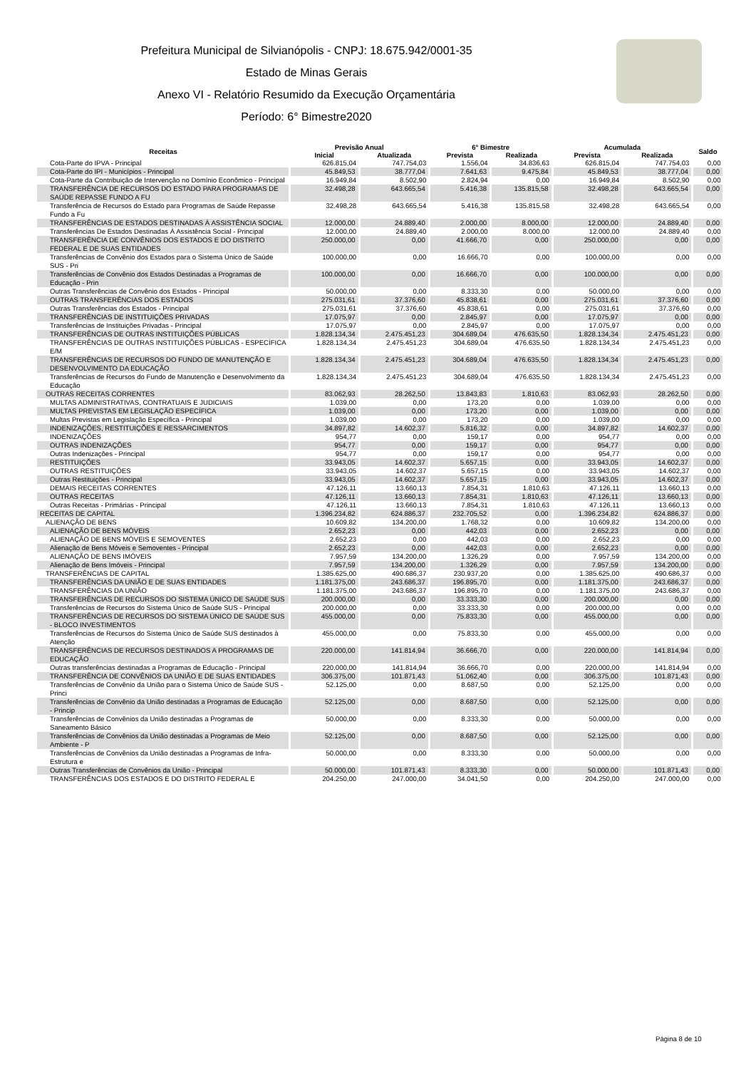Prefeitura Municipal de Silvianópolis - CNPJ: 18.675.942/0001-35
Estado de Minas Gerais
Anexo VI - Relatório Resumido da Execução Orçamentária
Período: 6° Bimestre2020
| Receitas | Previsão Anual | | 6° Bimestre | | Acumulada | | Saldo |
| --- | --- | --- | --- | --- | --- | --- | --- |
| | Inicial | Atualizada | Prevista | Realizada | Prevista | Realizada | |
| Cota-Parte do IPVA - Principal | 626.815,04 | 747.754,03 | 1.556,04 | 34.836,63 | 626.815,04 | 747.754,03 | 0,00 |
| Cota-Parte do IPI - Municípios - Principal | 45.849,53 | 38.777,04 | 7.641,63 | 9.475,84 | 45.849,53 | 38.777,04 | 0,00 |
| Cota-Parte da Contribuição de Intervenção no Domínio Econômico - Principal | 16.949,84 | 8.502,90 | 2.824,94 | 0,00 | 16.949,84 | 8.502,90 | 0,00 |
| TRANSFERÊNCIA DE RECURSOS DO ESTADO PARA PROGRAMAS DE SAÚDE REPASSE FUNDO A FU | 32.498,28 | 643.665,54 | 5.416,38 | 135.815,58 | 32.498,28 | 643.665,54 | 0,00 |
| Transferência de Recursos do Estado para Programas de Saúde Repasse Fundo a Fu | 32.498,28 | 643.665,54 | 5.416,38 | 135.815,58 | 32.498,28 | 643.665,54 | 0,00 |
| TRANSFERÊNCIAS DE ESTADOS DESTINADAS À ASSISTÊNCIA SOCIAL | 12.000,00 | 24.889,40 | 2.000,00 | 8.000,00 | 12.000,00 | 24.889,40 | 0,00 |
| Transferências De Estados Destinadas À Assistência Social - Principal | 12.000,00 | 24.889,40 | 2.000,00 | 8.000,00 | 12.000,00 | 24.889,40 | 0,00 |
| TRANSFERÊNCIA DE CONVÊNIOS DOS ESTADOS E DO DISTRITO FEDERAL E DE SUAS ENTIDADES | 250.000,00 | 0,00 | 41.666,70 | 0,00 | 250.000,00 | 0,00 | 0,00 |
| Transferências de Convênio dos Estados para o Sistema Único de Saúde SUS - Pri | 100.000,00 | 0,00 | 16.666,70 | 0,00 | 100.000,00 | 0,00 | 0,00 |
| Transferências de Convênio dos Estados Destinadas a Programas de Educação - Prin | 100.000,00 | 0,00 | 16.666,70 | 0,00 | 100.000,00 | 0,00 | 0,00 |
| Outras Transferências de Convênio dos Estados - Principal | 50.000,00 | 0,00 | 8.333,30 | 0,00 | 50.000,00 | 0,00 | 0,00 |
| OUTRAS TRANSFERÊNCIAS DOS ESTADOS | 275.031,61 | 37.376,60 | 45.838,61 | 0,00 | 275.031,61 | 37.376,60 | 0,00 |
| Outras Transferências dos Estados - Principal | 275.031,61 | 37.376,60 | 45.838,61 | 0,00 | 275.031,61 | 37.376,60 | 0,00 |
| TRANSFERÊNCIAS DE INSTITUIÇÕES PRIVADAS | 17.075,97 | 0,00 | 2.845,97 | 0,00 | 17.075,97 | 0,00 | 0,00 |
| Transferências de Instituições Privadas - Principal | 17.075,97 | 0,00 | 2.845,97 | 0,00 | 17.075,97 | 0,00 | 0,00 |
| TRANSFERÊNCIAS DE OUTRAS INSTITUIÇÕES PÚBLICAS | 1.828.134,34 | 2.475.451,23 | 304.689,04 | 476.635,50 | 1.828.134,34 | 2.475.451,23 | 0,00 |
| TRANSFERÊNCIAS DE OUTRAS INSTITUIÇÕES PÚBLICAS - ESPECÍFICA E/M | 1.828.134,34 | 2.475.451,23 | 304.689,04 | 476.635,50 | 1.828.134,34 | 2.475.451,23 | 0,00 |
| TRANSFERÊNCIAS DE RECURSOS DO FUNDO DE MANUTENÇÃO E DESENVOLVIMENTO DA EDUCAÇÃO | 1.828.134,34 | 2.475.451,23 | 304.689,04 | 476.635,50 | 1.828.134,34 | 2.475.451,23 | 0,00 |
| Transferências de Recursos do Fundo de Manutenção e Desenvolvimento da Educação | 1.828.134,34 | 2.475.451,23 | 304.689,04 | 476.635,50 | 1.828.134,34 | 2.475.451,23 | 0,00 |
| OUTRAS RECEITAS CORRENTES | 83.062,93 | 28.262,50 | 13.843,83 | 1.810,63 | 83.062,93 | 28.262,50 | 0,00 |
| MULTAS ADMINISTRATIVAS, CONTRATUAIS E JUDICIAIS | 1.039,00 | 0,00 | 173,20 | 0,00 | 1.039,00 | 0,00 | 0,00 |
| MULTAS PREVISTAS EM LEGISLAÇÃO ESPECÍFICA | 1.039,00 | 0,00 | 173,20 | 0,00 | 1.039,00 | 0,00 | 0,00 |
| Multas Previstas em Legislação Específica - Principal | 1.039,00 | 0,00 | 173,20 | 0,00 | 1.039,00 | 0,00 | 0,00 |
| INDENIZAÇÕES, RESTITUIÇÕES E RESSARCIMENTOS | 34.897,82 | 14.602,37 | 5.816,32 | 0,00 | 34.897,82 | 14.602,37 | 0,00 |
| INDENIZAÇÕES | 954,77 | 0,00 | 159,17 | 0,00 | 954,77 | 0,00 | 0,00 |
| OUTRAS INDENIZAÇÕES | 954,77 | 0,00 | 159,17 | 0,00 | 954,77 | 0,00 | 0,00 |
| Outras Indenizações - Principal | 954,77 | 0,00 | 159,17 | 0,00 | 954,77 | 0,00 | 0,00 |
| RESTITUIÇÕES | 33.943,05 | 14.602,37 | 5.657,15 | 0,00 | 33.943,05 | 14.602,37 | 0,00 |
| OUTRAS RESTITUIÇÕES | 33.943,05 | 14.602,37 | 5.657,15 | 0,00 | 33.943,05 | 14.602,37 | 0,00 |
| Outras Restituições - Principal | 33.943,05 | 14.602,37 | 5.657,15 | 0,00 | 33.943,05 | 14.602,37 | 0,00 |
| DEMAIS RECEITAS CORRENTES | 47.126,11 | 13.660,13 | 7.854,31 | 1.810,63 | 47.126,11 | 13.660,13 | 0,00 |
| OUTRAS RECEITAS | 47.126,11 | 13.660,13 | 7.854,31 | 1.810,63 | 47.126,11 | 13.660,13 | 0,00 |
| Outras Receitas - Primárias - Principal | 47.126,11 | 13.660,13 | 7.854,31 | 1.810,63 | 47.126,11 | 13.660,13 | 0,00 |
| RECEITAS DE CAPITAL | 1.396.234,82 | 624.886,37 | 232.705,52 | 0,00 | 1.396.234,82 | 624.886,37 | 0,00 |
| ALIENAÇÃO DE BENS | 10.609,82 | 134.200,00 | 1.768,32 | 0,00 | 10.609,82 | 134.200,00 | 0,00 |
| ALIENAÇÃO DE BENS MÓVEIS | 2.652,23 | 0,00 | 442,03 | 0,00 | 2.652,23 | 0,00 | 0,00 |
| ALIENAÇÃO DE BENS MÓVEIS E SEMOVENTES | 2.652,23 | 0,00 | 442,03 | 0,00 | 2.652,23 | 0,00 | 0,00 |
| Alienação de Bens Móveis e Semoventes - Principal | 2.652,23 | 0,00 | 442,03 | 0,00 | 2.652,23 | 0,00 | 0,00 |
| ALIENAÇÃO DE BENS IMÓVEIS | 7.957,59 | 134.200,00 | 1.326,29 | 0,00 | 7.957,59 | 134.200,00 | 0,00 |
| Alienação de Bens Imóveis - Principal | 7.957,59 | 134.200,00 | 1.326,29 | 0,00 | 7.957,59 | 134.200,00 | 0,00 |
| TRANSFERÊNCIAS DE CAPITAL | 1.385.625,00 | 490.686,37 | 230.937,20 | 0,00 | 1.385.625,00 | 490.686,37 | 0,00 |
| TRANSFERÊNCIAS DA UNIÃO E DE SUAS ENTIDADES | 1.181.375,00 | 243.686,37 | 196.895,70 | 0,00 | 1.181.375,00 | 243.686,37 | 0,00 |
| TRANSFERÊNCIAS DA UNIÃO | 1.181.375,00 | 243.686,37 | 196.895,70 | 0,00 | 1.181.375,00 | 243.686,37 | 0,00 |
| TRANSFERÊNCIAS DE RECURSOS DO SISTEMA ÚNICO DE SAÚDE SUS | 200.000,00 | 0,00 | 33.333,30 | 0,00 | 200.000,00 | 0,00 | 0,00 |
| Transferências de Recursos do Sistema Único de Saúde SUS - Principal | 200.000,00 | 0,00 | 33.333,30 | 0,00 | 200.000,00 | 0,00 | 0,00 |
| TRANSFERÊNCIAS DE RECURSOS DO SISTEMA ÚNICO DE SAÚDE SUS - BLOCO INVESTIMENTOS | 455.000,00 | 0,00 | 75.833,30 | 0,00 | 455.000,00 | 0,00 | 0,00 |
| Transferências de Recursos do Sistema Único de Saúde SUS destinados à Atenção | 455.000,00 | 0,00 | 75.833,30 | 0,00 | 455.000,00 | 0,00 | 0,00 |
| TRANSFERÊNCIAS DE RECURSOS DESTINADOS A PROGRAMAS DE EDUCAÇÃO | 220.000,00 | 141.814,94 | 36.666,70 | 0,00 | 220.000,00 | 141.814,94 | 0,00 |
| Outras transferências destinadas a Programas de Educação - Principal | 220.000,00 | 141.814,94 | 36.666,70 | 0,00 | 220.000,00 | 141.814,94 | 0,00 |
| TRANSFERÊNCIA DE CONVÊNIOS DA UNIÃO E DE SUAS ENTIDADES | 306.375,00 | 101.871,43 | 51.062,40 | 0,00 | 306.375,00 | 101.871,43 | 0,00 |
| Transferências de Convênio da União para o Sistema Único de Saúde SUS - Princi | 52.125,00 | 0,00 | 8.687,50 | 0,00 | 52.125,00 | 0,00 | 0,00 |
| Transferências de Convênio da União destinadas a Programas de Educação - Princip | 52.125,00 | 0,00 | 8.687,50 | 0,00 | 52.125,00 | 0,00 | 0,00 |
| Transferências de Convênios da União destinadas a Programas de Saneamento Básico | 50.000,00 | 0,00 | 8.333,30 | 0,00 | 50.000,00 | 0,00 | 0,00 |
| Transferências de Convênios da União destinadas a Programas de Meio Ambiente - P | 52.125,00 | 0,00 | 8.687,50 | 0,00 | 52.125,00 | 0,00 | 0,00 |
| Transferências de Convênios da União destinadas a Programas de Infra-Estrutura e | 50.000,00 | 0,00 | 8.333,30 | 0,00 | 50.000,00 | 0,00 | 0,00 |
| Outras Transferências de Convênios da União - Principal | 50.000,00 | 101.871,43 | 8.333,30 | 0,00 | 50.000,00 | 101.871,43 | 0,00 |
| TRANSFERÊNCIAS DOS ESTADOS E DO DISTRITO FEDERAL E | 204.250,00 | 247.000,00 | 34.041,50 | 0,00 | 204.250,00 | 247.000,00 | 0,00 |
Página 8 de 10